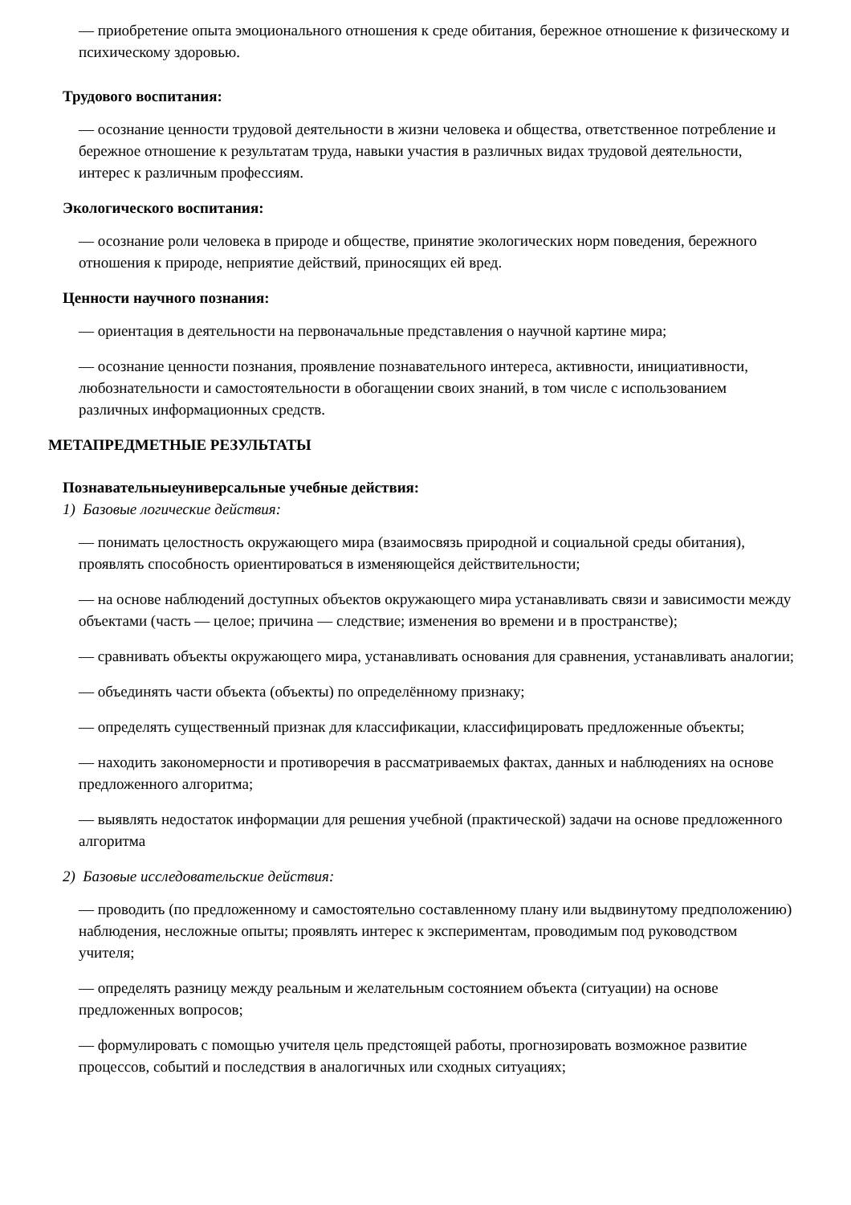— приобретение опыта эмоционального отношения к среде обитания, бережное отношение к физическому и психическому здоровью.
Трудового воспитания:
— осознание ценности трудовой деятельности в жизни человека и общества, ответственное потребление и бережное отношение к результатам труда, навыки участия в различных видах трудовой деятельности, интерес к различным профессиям.
Экологического воспитания:
— осознание роли человека в природе и обществе, принятие экологических норм поведения, бережного отношения к природе, неприятие действий, приносящих ей вред.
Ценности научного познания:
— ориентация в деятельности на первоначальные представления о научной картине мира;
— осознание ценности познания, проявление познавательного интереса, активности, инициативности, любознательности и самостоятельности в обогащении своих знаний, в том числе с использованием различных информационных средств.
МЕТАПРЕДМЕТНЫЕ РЕЗУЛЬТАТЫ
Познавательныеуниверсальные учебные действия:
1) Базовые логические действия:
— понимать целостность окружающего мира (взаимосвязь природной и социальной среды обитания), проявлять способность ориентироваться в изменяющейся действительности;
— на основе наблюдений доступных объектов окружающего мира устанавливать связи и зависимости между объектами (часть — целое; причина — следствие; изменения во времени и в пространстве);
— сравнивать объекты окружающего мира, устанавливать основания для сравнения, устанавливать аналогии;
— объединять части объекта (объекты) по определённому признаку;
— определять существенный признак для классификации, классифицировать предложенные объекты;
— находить закономерности и противоречия в рассматриваемых фактах, данных и наблюдениях на основе предложенного алгоритма;
— выявлять недостаток информации для решения учебной (практической) задачи на основе предложенного алгоритма
2) Базовые исследовательские действия:
— проводить (по предложенному и самостоятельно составленному плану или выдвинутому предположению) наблюдения, несложные опыты; проявлять интерес к экспериментам, проводимым под руководством учителя;
— определять разницу между реальным и желательным состоянием объекта (ситуации) на основе предложенных вопросов;
— формулировать с помощью учителя цель предстоящей работы, прогнозировать возможное развитие процессов, событий и последствия в аналогичных или сходных ситуациях;